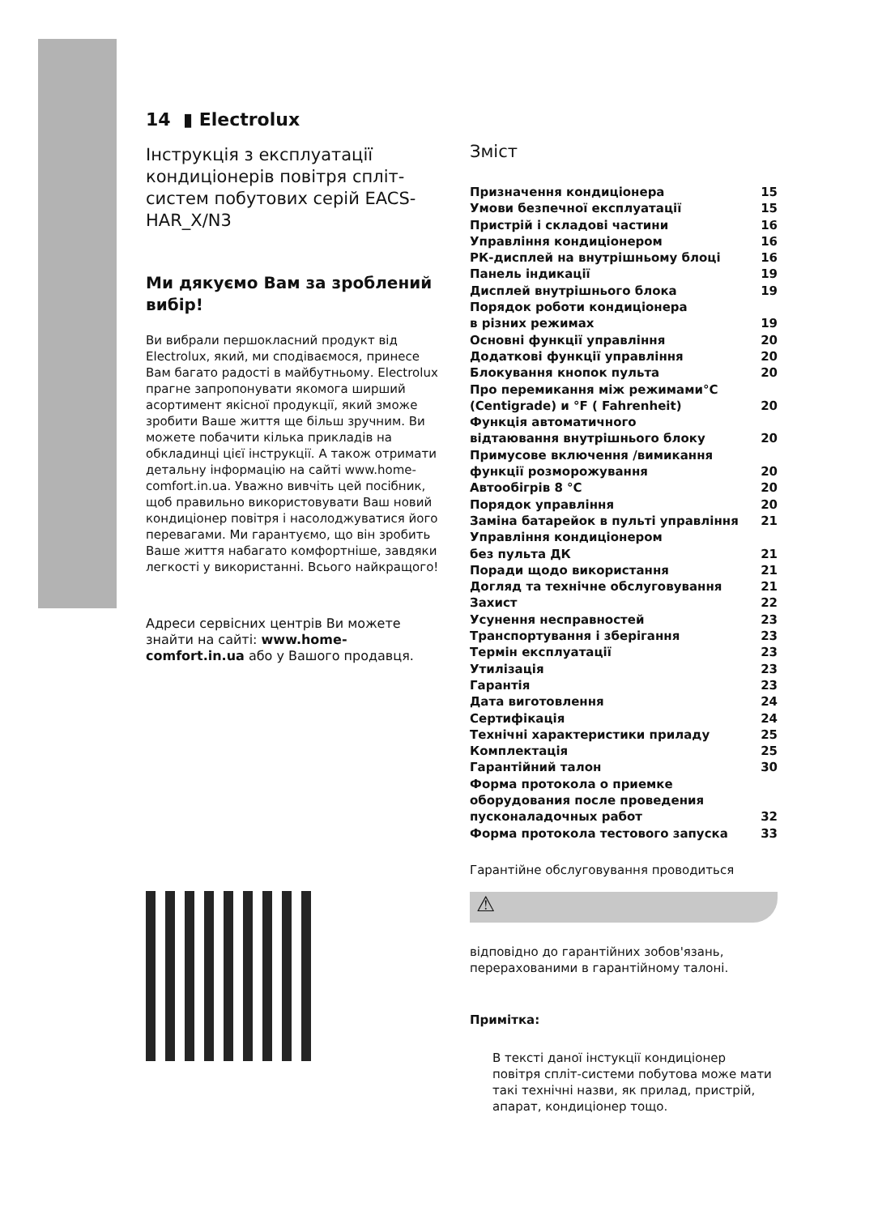14 ▮ Electrolux
Інструкція з експлуатації кондиціонерів повітря спліт-систем побутових серій EACS-HAR_X/N3
Ми дякуємо Вам за зроблений вибір!
Ви вибрали першокласний продукт від Electrolux, який, ми сподіваємося, принесе Вам багато радості в майбутньому. Electrolux прагне запропонувати якомога ширший асортимент якісної продукції, який зможе зробити Ваше життя ще більш зручним. Ви можете побачити кілька прикладів на обкладинці цієї інструкції. А також отримати детальну інформацію на сайті www.home-comfort.in.ua. Уважно вивчіть цей посібник, щоб правильно використовувати Ваш новий кондиціонер повітря і насолоджуватися його перевагами. Ми гарантуємо, що він зробить Ваше життя набагато комфортніше, завдяки легкості у використанні. Всього найкращого!
Адреси сервісних центрів Ви можете знайти на сайті: www.home-comfort.in.ua або у Вашого продавця.
Зміст
Призначення кондиціонера 15
Умови безпечної експлуатації 15
Пристрій і складові частини 16
Управління кондиціонером 16
РК-дисплей на внутрішньому блоці 16
Панель індикації 19
Дисплей внутрішнього блока 19
Порядок роботи кондиціонера
в різних режимах
19
Основні функції управління 20
Додаткові функції управління 20
Блокування кнопок пульта 20
Про перемикання між режимами°C
(Centigrade) и °F ( Fahrenheit)
20
Функція автоматичного
відтаювання внутрішнього блоку
20
Примусове включення /вимикання
функції розморожування
20
Автообігрів 8 °C 20
Порядок управління 20
Заміна батарейок в пульті управління 21
Управління кондиціонером
без пульта ДК
21
Поради щодо використання 21
Догляд та технічне обслуговування 21
Захист 22
Усунення несправностей 23
Транспортування і зберігання 23
Термін експлуатації 23
Утилізація 23
Гарантія 23
Дата виготовлення 24
Сертифікація 24
Технічні характеристики приладу 25
Комплектація 25
Гарантійний талон 30
Форма протокола о приемке
оборудования после проведения
пусконаладочных работ
32
Форма протокола тестового запуска 33
Гарантійне обслуговування проводиться
⚠
відповідно до гарантійних зобов'язань, перерахованими в гарантійному талоні.
Примітка:
В тексті даної інстукції кондиціонер повітря спліт-системи побутова може мати такі технічні назви, як прилад, пристрій, апарат, кондиціонер тощо.